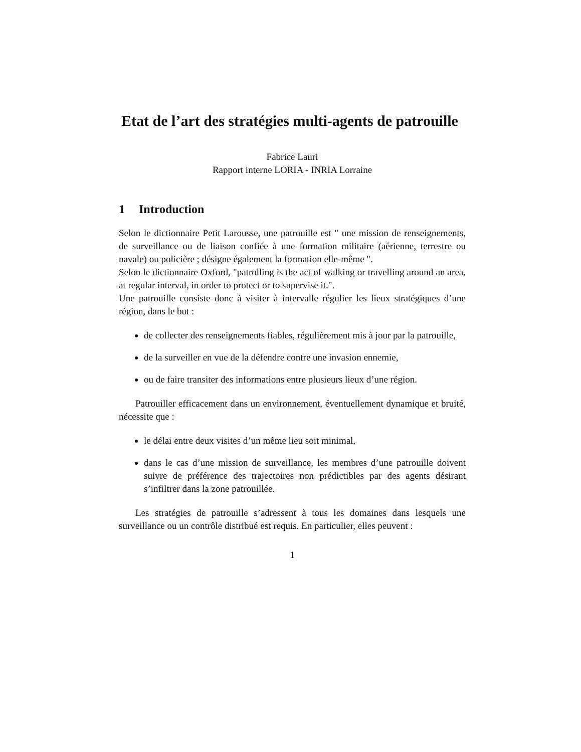Etat de l’art des stratégies multi-agents de patrouille
Fabrice Lauri
Rapport interne LORIA - INRIA Lorraine
1 Introduction
Selon le dictionnaire Petit Larousse, une patrouille est " une mission de renseignements, de surveillance ou de liaison confiée à une formation militaire (aérienne, terrestre ou navale) ou policière ; désigne également la formation elle-même ".
Selon le dictionnaire Oxford, "patrolling is the act of walking or travelling around an area, at regular interval, in order to protect or to supervise it.".
Une patrouille consiste donc à visiter à intervalle régulier les lieux stratégiques d’une région, dans le but :
de collecter des renseignements fiables, régulièrement mis à jour par la patrouille,
de la surveiller en vue de la défendre contre une invasion ennemie,
ou de faire transiter des informations entre plusieurs lieux d’une région.
Patrouiller efficacement dans un environnement, éventuellement dynamique et bruité, nécessite que :
le délai entre deux visites d’un même lieu soit minimal,
dans le cas d’une mission de surveillance, les membres d’une patrouille doivent suivre de préférence des trajectoires non prédictibles par des agents désirant s’infiltrer dans la zone patrouillée.
Les stratégies de patrouille s’adressent à tous les domaines dans lesquels une surveillance ou un contrôle distribué est requis. En particulier, elles peuvent :
1